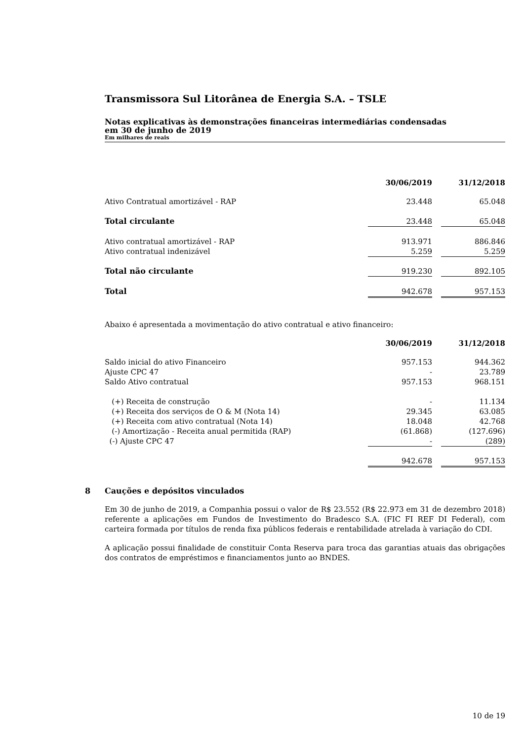Transmissora Sul Litorânea de Energia S.A. – TSLE
Notas explicativas às demonstrações financeiras intermediárias condensadas
em 30 de junho de 2019
Em milhares de reais
| | 30/06/2019 | | 31/12/2018 |
| Ativo Contratual amortizável - RAP | 23.448 | | 65.048 |
| Total circulante | 23.448 | | 65.048 |
| Ativo contratual amortizável - RAP | 913.971 | | 886.846 |
| Ativo contratual indenizável | 5.259 | | 5.259 |
| Total não circulante | 919.230 | | 892.105 |
| Total | 942.678 | | 957.153 |
Abaixo é apresentada a movimentação do ativo contratual e ativo financeiro:
| | 30/06/2019 | | 31/12/2018 |
| Saldo inicial do ativo Financeiro | 957.153 | | 944.362 |
| Ajuste CPC 47 | - | | 23.789 |
| Saldo Ativo contratual | 957.153 | | 968.151 |
| (+) Receita de construção | - | | 11.134 |
| (+) Receita dos serviços de O & M (Nota 14) | 29.345 | | 63.085 |
| (+) Receita com ativo contratual (Nota 14) | 18.048 | | 42.768 |
| (-) Amortização - Receita anual permitida (RAP) | (61.868) | | (127.696) |
| (-) Ajuste CPC 47 | - | | (289) |
| | 942.678 | | 957.153 |
8 Cauções e depósitos vinculados
Em 30 de junho de 2019, a Companhia possui o valor de R$ 23.552 (R$ 22.973 em 31 de dezembro 2018) referente a aplicações em Fundos de Investimento do Bradesco S.A. (FIC FI REF DI Federal), com carteira formada por títulos de renda fixa públicos federais e rentabilidade atrelada à variação do CDI.
A aplicação possui finalidade de constituir Conta Reserva para troca das garantias atuais das obrigações dos contratos de empréstimos e financiamentos junto ao BNDES.
10 de 19